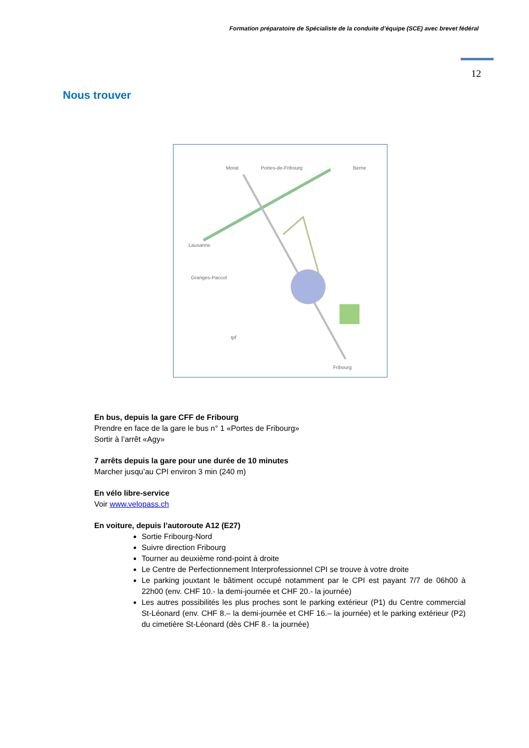Formation préparatoire de Spécialiste de la conduite d’équipe (SCE) avec brevet fédéral
12
Nous trouver
Morat
Portes-de-Fribourg
Berne
Lausanne
Granges-Paccot
Fribourg
tpf
En bus, depuis la gare CFF de Fribourg
Prendre en face de la gare le bus n° 1 «Portes de Fribourg»
Sortir à l’arrêt «Agy»
7 arrêts depuis la gare pour une durée de 10 minutes
Marcher jusqu’au CPI environ 3 min (240 m)
En vélo libre-service
Voir www.velopass.ch
En voiture, depuis l’autoroute A12 (E27)
Sortie Fribourg-Nord
Suivre direction Fribourg
Tourner au deuxième rond-point à droite
Le Centre de Perfectionnement Interprofessionnel CPI se trouve à votre droite
Le parking jouxtant le bâtiment occupé notamment par le CPI est payant 7/7 de 06h00 à 22h00 (env. CHF 10.- la demi-journée et CHF 20.- la journée)
Les autres possibilités les plus proches sont le parking extérieur (P1) du Centre commercial St-Léonard (env. CHF 8.– la demi-journée et CHF 16.– la journée) et le parking extérieur (P2) du cimetière St-Léonard (dès CHF 8.- la journée)